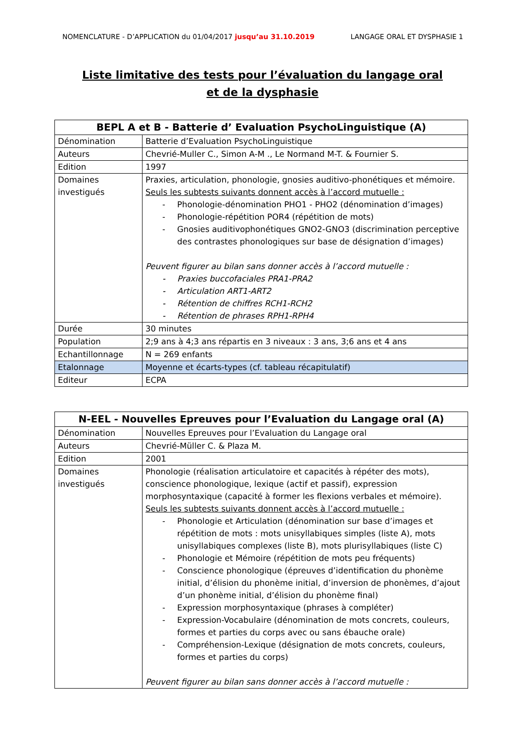NOMENCLATURE - D’APPLICATION du 01/04/2017 jusqu’au 31.10.2019
LANGAGE ORAL ET DYSPHASIE 1
Liste limitative des tests pour l’évaluation du langage oral
et de la dysphasie
| BEPL A et B - Batterie d’ Evaluation PsychoLinguistique (A) | |
| --- | --- |
| Dénomination | Batterie d’Evaluation PsychoLinguistique |
| Auteurs | Chevrié-Muller C., Simon A-M ., Le Normand M-T. & Fournier S. |
| Edition | 1997 |
| Domaines investigués | Praxies, articulation, phonologie, gnosies auditivo-phonétiques et mémoire. Seuls les subtests suivants donnent accès à l’accord mutuelle : - Phonologie-dénomination PHO1 - PHO2 (dénomination d’images) - Phonologie-répétition POR4 (répétition de mots) - Gnosies auditivophonétiques GNO2-GNO3 (discrimination perceptive des contrastes phonologiques sur base de désignation d’images) Peuvent figurer au bilan sans donner accès à l’accord mutuelle : - Praxies buccofaciales PRA1-PRA2 - Articulation ART1-ART2 - Rétention de chiffres RCH1-RCH2 - Rétention de phrases RPH1-RPH4 |
| Durée | 30 minutes |
| Population | 2;9 ans à 4;3 ans répartis en 3 niveaux : 3 ans, 3;6 ans et 4 ans |
| Echantillonnage | N = 269 enfants |
| Etalonnage | Moyenne et écarts-types (cf. tableau récapitulatif) |
| Editeur | ECPA |
| N-EEL - Nouvelles Epreuves pour l’Evaluation du Langage oral (A) | |
| --- | --- |
| Dénomination | Nouvelles Epreuves pour l’Evaluation du Langage oral |
| Auteurs | Chevrié-Müller C. & Plaza M. |
| Edition | 2001 |
| Domaines investigués | Phonologie (réalisation articulatoire et capacités à répéter des mots), conscience phonologique, lexique (actif et passif), expression morphosyntaxique (capacité à former les flexions verbales et mémoire). Seuls les subtests suivants donnent accès à l’accord mutuelle : - Phonologie et Articulation (dénomination sur base d’images et répétition de mots : mots unisyllabiques simples (liste A), mots unisyllabiques complexes (liste B), mots plurisyllabiques (liste C) - Phonologie et Mémoire (répétition de mots peu fréquents) - Conscience phonologique (épreuves d’identification du phonème initial, d’élision du phonème initial, d’inversion de phonèmes, d’ajout d’un phonème initial, d’élision du phonème final) - Expression morphosyntaxique (phrases à compléter) - Expression-Vocabulaire (dénomination de mots concrets, couleurs, formes et parties du corps avec ou sans ébauche orale) - Compréhension-Lexique (désignation de mots concrets, couleurs, formes et parties du corps) Peuvent figurer au bilan sans donner accès à l’accord mutuelle : |